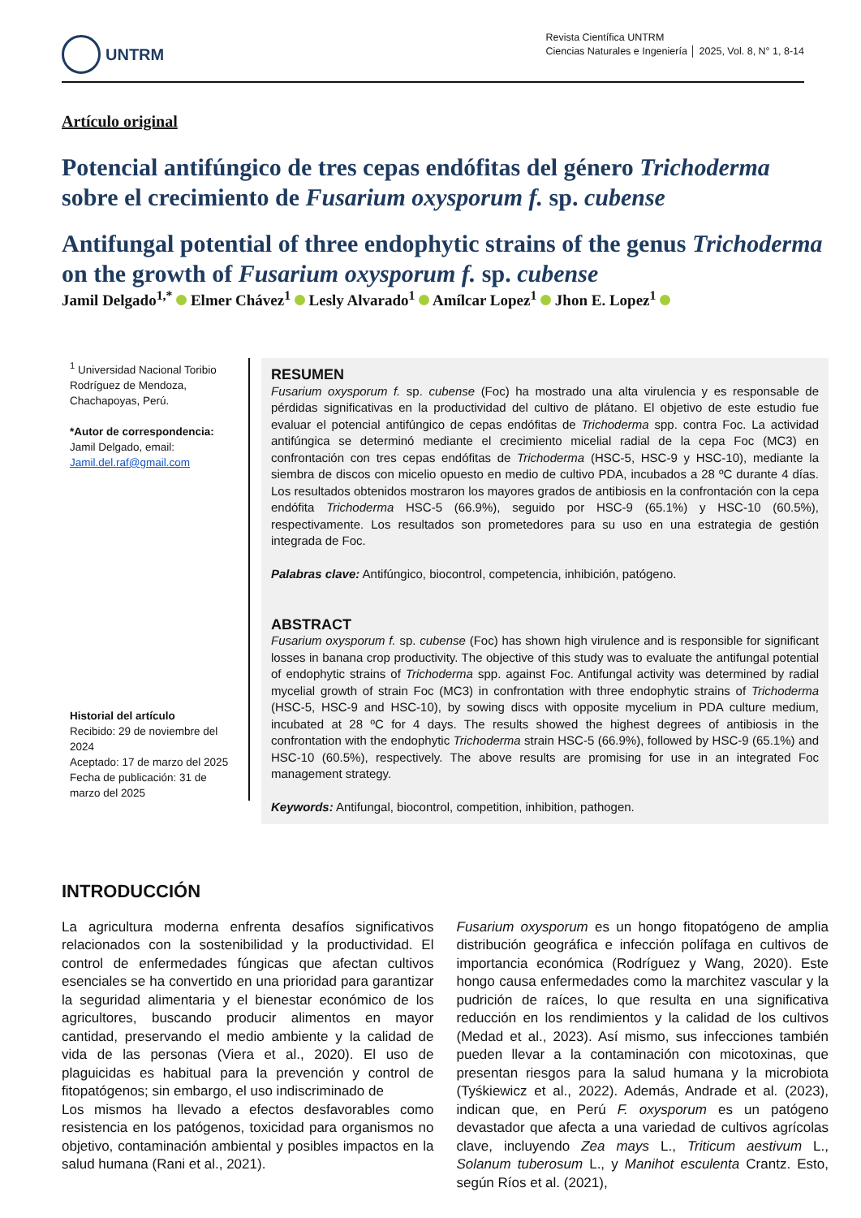UNTRM
Revista Científica UNTRM
Ciencias Naturales e Ingeniería │ 2025, Vol. 8, N° 1, 8-14
Artículo original
Potencial antifúngico de tres cepas endófitas del género Trichoderma sobre el crecimiento de Fusarium oxysporum f. sp. cubense
Antifungal potential of three endophytic strains of the genus Trichoderma on the growth of Fusarium oxysporum f. sp. cubense
Jamil Delgado<sup>1,*</sup> Elmer Chávez<sup>1</sup> Lesly Alvarado<sup>1</sup> Amílcar Lopez<sup>1</sup> Jhon E. Lopez<sup>1</sup>
<sup>1</sup> Universidad Nacional Toribio Rodríguez de Mendoza, Chachapoyas, Perú.
*Autor de correspondencia:
Jamil Delgado, email:
Jamil.del.raf@gmail.com
Historial del artículo
Recibido: 29 de noviembre del 2024
Aceptado: 17 de marzo del 2025
Fecha de publicación: 31 de marzo del 2025
RESUMEN
Fusarium oxysporum f. sp. cubense (Foc) ha mostrado una alta virulencia y es responsable de pérdidas significativas en la productividad del cultivo de plátano. El objetivo de este estudio fue evaluar el potencial antifúngico de cepas endófitas de Trichoderma spp. contra Foc. La actividad antifúngica se determinó mediante el crecimiento micelial radial de la cepa Foc (MC3) en confrontación con tres cepas endófitas de Trichoderma (HSC-5, HSC-9 y HSC-10), mediante la siembra de discos con micelio opuesto en medio de cultivo PDA, incubados a 28 ºC durante 4 días. Los resultados obtenidos mostraron los mayores grados de antibiosis en la confrontación con la cepa endófita Trichoderma HSC-5 (66.9%), seguido por HSC-9 (65.1%) y HSC-10 (60.5%), respectivamente. Los resultados son prometedores para su uso en una estrategia de gestión integrada de Foc.
Palabras clave: Antifúngico, biocontrol, competencia, inhibición, patógeno.
ABSTRACT
Fusarium oxysporum f. sp. cubense (Foc) has shown high virulence and is responsible for significant losses in banana crop productivity. The objective of this study was to evaluate the antifungal potential of endophytic strains of Trichoderma spp. against Foc. Antifungal activity was determined by radial mycelial growth of strain Foc (MC3) in confrontation with three endophytic strains of Trichoderma (HSC-5, HSC-9 and HSC-10), by sowing discs with opposite mycelium in PDA culture medium, incubated at 28 ºC for 4 days. The results showed the highest degrees of antibiosis in the confrontation with the endophytic Trichoderma strain HSC-5 (66.9%), followed by HSC-9 (65.1%) and HSC-10 (60.5%), respectively. The above results are promising for use in an integrated Foc management strategy.
Keywords: Antifungal, biocontrol, competition, inhibition, pathogen.
INTRODUCCIÓN
La agricultura moderna enfrenta desafíos significativos relacionados con la sostenibilidad y la productividad. El control de enfermedades fúngicas que afectan cultivos esenciales se ha convertido en una prioridad para garantizar la seguridad alimentaria y el bienestar económico de los agricultores, buscando producir alimentos en mayor cantidad, preservando el medio ambiente y la calidad de vida de las personas (Viera et al., 2020). El uso de plaguicidas es habitual para la prevención y control de fitopatógenos; sin embargo, el uso indiscriminado de
Los mismos ha llevado a efectos desfavorables como resistencia en los patógenos, toxicidad para organismos no objetivo, contaminación ambiental y posibles impactos en la salud humana (Rani et al., 2021).
Fusarium oxysporum es un hongo fitopatógeno de amplia distribución geográfica e infección polífaga en cultivos de importancia económica (Rodríguez y Wang, 2020). Este hongo causa enfermedades como la marchitez vascular y la pudrición de raíces, lo que resulta en una significativa reducción en los rendimientos y la calidad de los cultivos (Medad et al., 2023). Así mismo, sus infecciones también pueden llevar a la contaminación con micotoxinas, que presentan riesgos para la salud humana y la microbiota (Tyśkiewicz et al., 2022). Además, Andrade et al. (2023), indican que, en Perú F. oxysporum es un patógeno devastador que afecta a una variedad de cultivos agrícolas clave, incluyendo Zea mays L., Triticum aestivum L., Solanum tuberosum L., y Manihot esculenta Crantz. Esto, según Ríos et al. (2021),